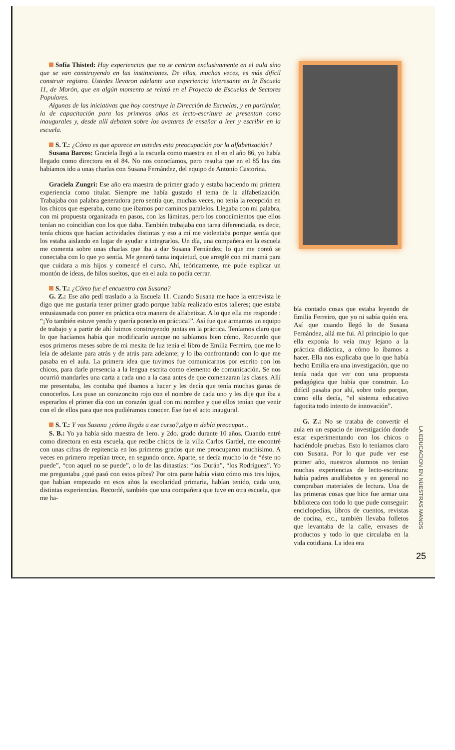Sofía Thisted: Hay experiencias que no se centran exclusivamente en el aula sino que se van construyendo en las instituciones. De ellas, muchas veces, es más difícil construir registro. Ustedes llevaron adelante una experiencia interesante en la Escuela 11, de Morón, que en algún momento se relató en el Proyecto de Escuelas de Sectores Populares.
Algunas de las iniciativas que hoy construye la Dirección de Escuelas, y en particular, la de capacitación para los primeros años en lecto-escritura se presentan como inaugurales y, desde allí debaten sobre los avatares de enseñar a leer y escribir en la escuela.
S. T.: ¿Cómo es que aparece en ustedes esta preocupación por la alfabetización?
Susana Barcos: Graciela llegó a la escuela como maestra en el en el año 86, yo había llegado como directora en el 84. No nos conocíamos, pero resulta que en el 85 las dos habíamos ido a unas charlas con Susana Fernández, del equipo de Antonio Castorina.
Graciela Zungri: Ese año era maestra de primer grado y estaba haciendo mi primera experiencia como titular. Siempre me había gustado el tema de la alfabetización. Trabajaba con palabra generadora pero sentía que, muchas veces, no tenía la recepción en los chicos que esperaba, como que íbamos por caminos paralelos. Llegaba con mi palabra, con mi propuesta organizada en pasos, con las láminas, pero los conocimientos que ellos tenían no coincidían con los que daba. También trabajaba con tarea diferenciada, es decir, tenía chicos que hacían actividades distintas y eso a mí me violentaba porque sentía que los estaba aislando en lugar de ayudar a integrarlos. Un día, una compañera en la escuela me comenta sobre unas charlas que iba a dar Susana Fernández; lo que me contó se conectaba con lo que yo sentía. Me generó tanta inquietud, que arreglé con mi mamá para que cuidara a mis hijos y comencé el curso. Ahí, teóricamente, me pude explicar un montón de ideas, de hilos sueltos, que en el aula no podía cerrar.
S. T.: ¿Cómo fue el encuentro con Susana?
G. Z.: Ese año pedí traslado a la Escuela 11. Cuando Susana me hace la entrevista le digo que me gustaría tener primer grado porque había realizado estos talleres; que estaba entusiasmada con poner en práctica otra manera de alfabetizar. A lo que ella me responde : “¡Yo también estuve yendo y quería ponerlo en práctica!”. Así fue que armamos un equipo de trabajo y a partir de ahí fuimos construyendo juntas en la práctica. Teníamos claro que lo que hacíamos había que modificarlo aunque no sabíamos bien cómo. Recuerdo que esos primeros meses sobre de mi mesita de luz tenía el libro de Emilia Ferreiro, que me lo leía de adelante para atrás y de atrás para adelante; y lo iba confrontando con lo que me pasaba en el aula. La primera idea que tuvimos fue comunicarnos por escrito con los chicos, para darle presencia a la lengua escrita como elemento de comunicación. Se nos ocurrió mandarles una carta a cada uno a la casa antes de que comenzaran las clases. Allí me presentaba, les contaba qué íbamos a hacer y les decía que tenía muchas ganas de conocerlos. Les puse un corazoncito rojo con el nombre de cada uno y les dije que iba a esperarlos el primer día con un corazón igual con mi nombre y que ellos tenían que venir con el de ellos para que nos pudiéramos conocer. Ese fue el acto inaugural.
S. T.: Y vos Susana ¿cómo llegás a ese curso?,algo te debía preocupar...
S. B.: Yo ya había sido maestra de 1ero. y 2do. grado durante 10 años. Cuando entré como directora en esta escuela, que recibe chicos de la villa Carlos Gardel, me encontré con unas cifras de repitencia en los primeros grados que me preocuparon muchísimo. A veces en primero repetían trece, en segundo once. Aparte, se decía mucho lo de “éste no puede”, “con aquel no se puede”, o lo de las dinastías: “los Durán”, “los Rodríguez”. Yo me preguntaba ¿qué pasó con estos pibes? Por otra parte había visto cómo mis tres hijos, que habían empezado en esos años la escolaridad primaria, habían tenido, cada uno, distintas experiencias. Recordé, también que una compañera que tuve en otra escuela, que me ha-
bía contado cosas que estaba leyendo de Emilia Ferreiro, que yo ni sabía quién era. Así que cuando llegó lo de Susana Fernández, allá me fui. Al principio lo que ella exponía lo veía muy lejano a la práctica didáctica, a cómo lo íbamos a hacer. Ella nos explicaba que lo que había hecho Emilia era una investigación, que no tenía nada que ver con una propuesta pedagógica que había que construir. Lo difícil pasaba por ahí, sobre todo porque, como ella decía, “el sistema educativo fagocita todo intento de innovación”.
G. Z.: No se trataba de convertir el aula en un espacio de investigación donde estar experimentando con los chicos o haciéndole pruebas. Esto lo teníamos claro con Susana. Por lo que pude ver ese primer año, nuestros alumnos no tenían muchas experiencias de lecto-escritura: había padres analfabetos y en general no compraban materiales de lectura. Una de las primeras cosas que hice fue armar una biblioteca con todo lo que pude conseguir: enciclopedias, libros de cuentos, revistas de cocina, etc., también llevaba folletos que levantaba de la calle, envases de productos y todo lo que circulaba en la vida cotidiana. La idea era
LA EDUCACION EN NUESTRAS MANOS
25